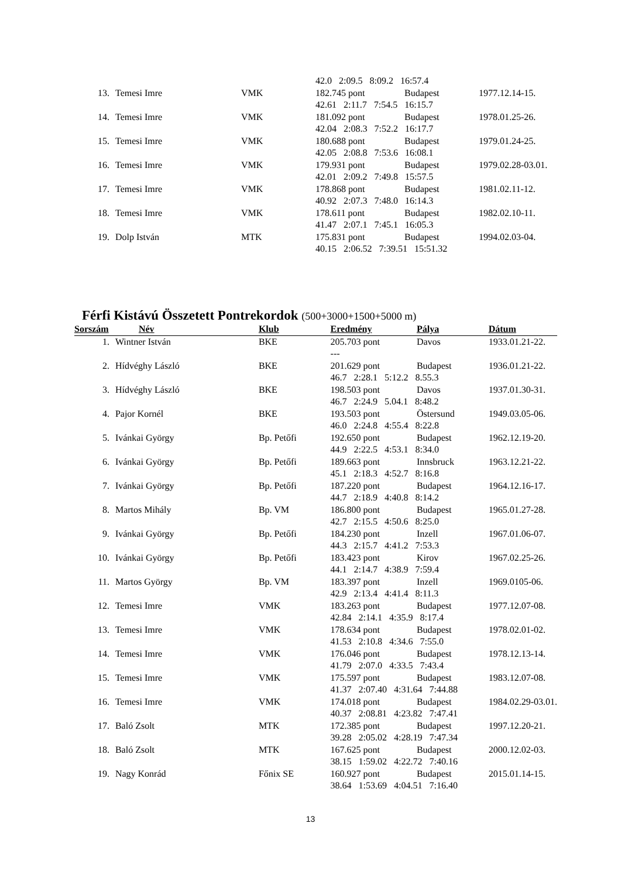| | | | 42.0 2:09.5 8:09.2 16:57.4 | | |
| 13. | Temesi Imre | VMK | 182.745 pont | Budapest | 1977.12.14-15. |
| | | | 42.61 2:11.7 7:54.5 16:15.7 | | |
| 14. | Temesi Imre | VMK | 181.092 pont | Budapest | 1978.01.25-26. |
| | | | 42.04 2:08.3 7:52.2 16:17.7 | | |
| 15. | Temesi Imre | VMK | 180.688 pont | Budapest | 1979.01.24-25. |
| | | | 42.05 2:08.8 7:53.6 16:08.1 | | |
| 16. | Temesi Imre | VMK | 179.931 pont | Budapest | 1979.02.28-03.01. |
| | | | 42.01 2:09.2 7:49.8 15:57.5 | | |
| 17. | Temesi Imre | VMK | 178.868 pont | Budapest | 1981.02.11-12. |
| | | | 40.92 2:07.3 7:48.0 16:14.3 | | |
| 18. | Temesi Imre | VMK | 178.611 pont | Budapest | 1982.02.10-11. |
| | | | 41.47 2:07.1 7:45.1 16:05.3 | | |
| 19. | Dolp István | MTK | 175.831 pont | Budapest | 1994.02.03-04. |
| | | | 40.15 2:06.52 7:39.51 15:51.32 | | |
Férfi Kistávú Összetett Pontrekordok (500+3000+1500+5000 m)
| Sorszám | Név | Klub | Eredmény | Pálya | Dátum |
| --- | --- | --- | --- | --- | --- |
| 1. | Wintner István | BKE | 205.703 pont | Davos | 1933.01.21-22. |
| | | | --- | | |
| 2. | Hídvéghy László | BKE | 201.629 pont | Budapest | 1936.01.21-22. |
| | | | 46.7 2:28.1 5:12.2 8.55.3 | | |
| 3. | Hídvéghy László | BKE | 198.503 pont | Davos | 1937.01.30-31. |
| | | | 46.7 2:24.9 5.04.1 8:48.2 | | |
| 4. | Pajor Kornél | BKE | 193.503 pont | Östersund | 1949.03.05-06. |
| | | | 46.0 2:24.8 4:55.4 8:22.8 | | |
| 5. | Ivánkai György | Bp. Petőfi | 192.650 pont | Budapest | 1962.12.19-20. |
| | | | 44.9 2:22.5 4:53.1 8:34.0 | | |
| 6. | Ivánkai György | Bp. Petőfi | 189.663 pont | Innsbruck | 1963.12.21-22. |
| | | | 45.1 2:18.3 4:52.7 8:16.8 | | |
| 7. | Ivánkai György | Bp. Petőfi | 187.220 pont | Budapest | 1964.12.16-17. |
| | | | 44.7 2:18.9 4:40.8 8:14.2 | | |
| 8. | Martos Mihály | Bp. VM | 186.800 pont | Budapest | 1965.01.27-28. |
| | | | 42.7 2:15.5 4:50.6 8:25.0 | | |
| 9. | Ivánkai György | Bp. Petőfi | 184.230 pont | Inzell | 1967.01.06-07. |
| | | | 44.3 2:15.7 4:41.2 7:53.3 | | |
| 10. | Ivánkai György | Bp. Petőfi | 183.423 pont | Kirov | 1967.02.25-26. |
| | | | 44.1 2:14.7 4:38.9 7:59.4 | | |
| 11. | Martos György | Bp. VM | 183.397 pont | Inzell | 1969.0105-06. |
| | | | 42.9 2:13.4 4:41.4 8:11.3 | | |
| 12. | Temesi Imre | VMK | 183.263 pont | Budapest | 1977.12.07-08. |
| | | | 42.84 2:14.1 4:35.9 8:17.4 | | |
| 13. | Temesi Imre | VMK | 178.634 pont | Budapest | 1978.02.01-02. |
| | | | 41.53 2:10.8 4:34.6 7:55.0 | | |
| 14. | Temesi Imre | VMK | 176.046 pont | Budapest | 1978.12.13-14. |
| | | | 41.79 2:07.0 4:33.5 7:43.4 | | |
| 15. | Temesi Imre | VMK | 175.597 pont | Budapest | 1983.12.07-08. |
| | | | 41.37 2:07.40 4:31.64 7:44.88 | | |
| 16. | Temesi Imre | VMK | 174.018 pont | Budapest | 1984.02.29-03.01. |
| | | | 40.37 2:08.81 4:23.82 7:47.41 | | |
| 17. | Baló Zsolt | MTK | 172.385 pont | Budapest | 1997.12.20-21. |
| | | | 39.28 2:05.02 4:28.19 7:47.34 | | |
| 18. | Baló Zsolt | MTK | 167.625 pont | Budapest | 2000.12.02-03. |
| | | | 38.15 1:59.02 4:22.72 7:40.16 | | |
| 19. | Nagy Konrád | Főnix SE | 160.927 pont | Budapest | 2015.01.14-15. |
| | | | 38.64 1:53.69 4:04.51 7:16.40 | | |
13